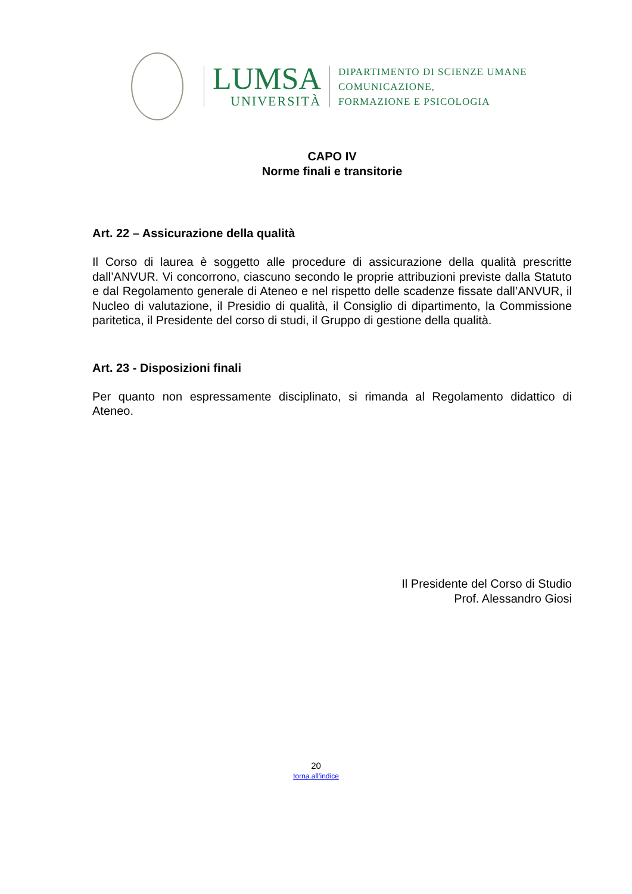LUMSA
UNIVERSITÀ
DIPARTIMENTO DI SCIENZE UMANE
COMUNICAZIONE,
FORMAZIONE E PSICOLOGIA
CAPO IV
Norme finali e transitorie
Art. 22 – Assicurazione della qualità
Il Corso di laurea è soggetto alle procedure di assicurazione della qualità prescritte dall’ANVUR. Vi concorrono, ciascuno secondo le proprie attribuzioni previste dalla Statuto e dal Regolamento generale di Ateneo e nel rispetto delle scadenze fissate dall’ANVUR, il Nucleo di valutazione, il Presidio di qualità, il Consiglio di dipartimento, la Commissione paritetica, il Presidente del corso di studi, il Gruppo di gestione della qualità.
Art. 23 - Disposizioni finali
Per quanto non espressamente disciplinato, si rimanda al Regolamento didattico di Ateneo.
Il Presidente del Corso di Studio
Prof. Alessandro Giosi
20
torna all’indice